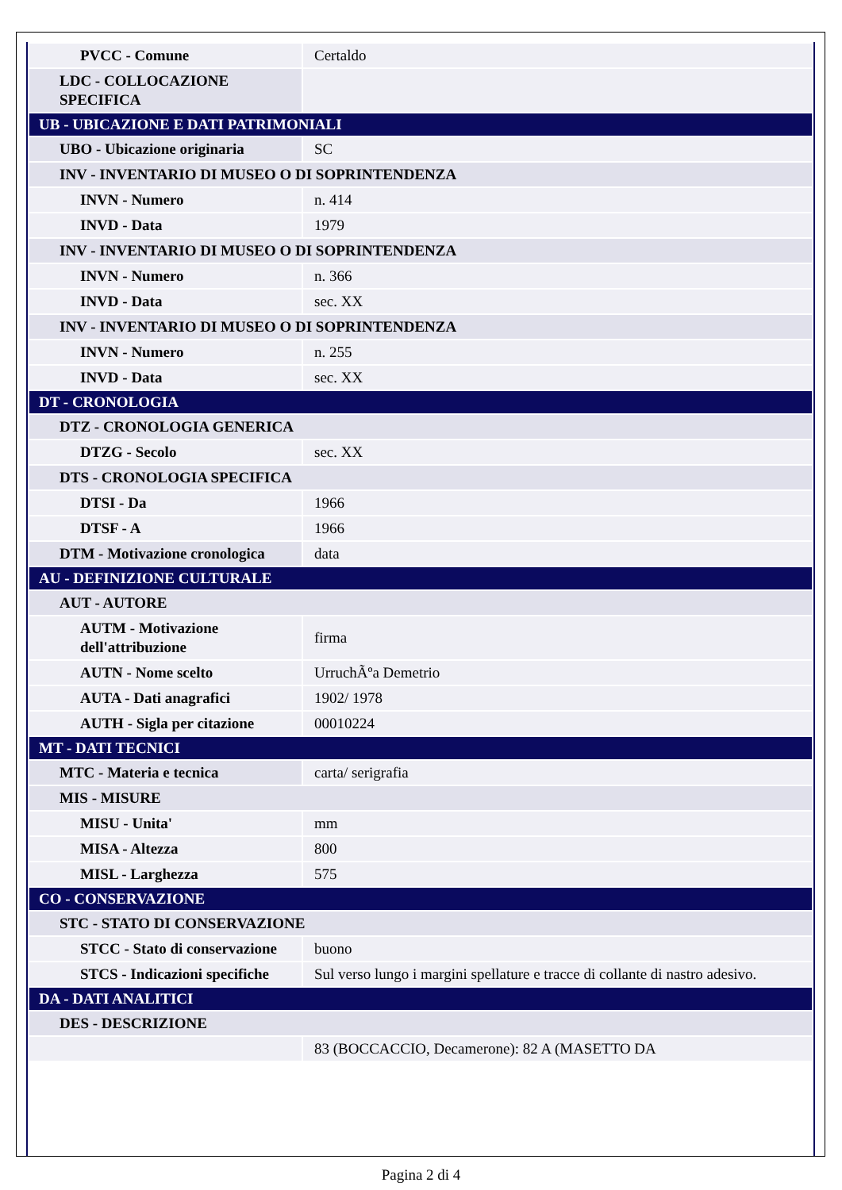| PVCC - Comune | Certaldo |
| LDC - COLLOCAZIONE SPECIFICA | |
| UB - UBICAZIONE E DATI PATRIMONIALI | |
| UBO - Ubicazione originaria | SC |
| INV - INVENTARIO DI MUSEO O DI SOPRINTENDENZA | |
| INVN - Numero | n. 414 |
| INVD - Data | 1979 |
| INV - INVENTARIO DI MUSEO O DI SOPRINTENDENZA | |
| INVN - Numero | n. 366 |
| INVD - Data | sec. XX |
| INV - INVENTARIO DI MUSEO O DI SOPRINTENDENZA | |
| INVN - Numero | n. 255 |
| INVD - Data | sec. XX |
| DT - CRONOLOGIA | |
| DTZ - CRONOLOGIA GENERICA | |
| DTZG - Secolo | sec. XX |
| DTS - CRONOLOGIA SPECIFICA | |
| DTSI - Da | 1966 |
| DTSF - A | 1966 |
| DTM - Motivazione cronologica | data |
| AU - DEFINIZIONE CULTURALE | |
| AUT - AUTORE | |
| AUTM - Motivazione dell'attribuzione | firma |
| AUTN - Nome scelto | UrruchÃºa Demetrio |
| AUTA - Dati anagrafici | 1902/ 1978 |
| AUTH - Sigla per citazione | 00010224 |
| MT - DATI TECNICI | |
| MTC - Materia e tecnica | carta/ serigrafia |
| MIS - MISURE | |
| MISU - Unita' | mm |
| MISA - Altezza | 800 |
| MISL - Larghezza | 575 |
| CO - CONSERVAZIONE | |
| STC - STATO DI CONSERVAZIONE | |
| STCC - Stato di conservazione | buono |
| STCS - Indicazioni specifiche | Sul verso lungo i margini spellature e tracce di collante di nastro adesivo. |
| DA - DATI ANALITICI | |
| DES - DESCRIZIONE | |
| | 83 (BOCCACCIO, Decamerone): 82 A (MASETTO DA |
Pagina 2 di 4